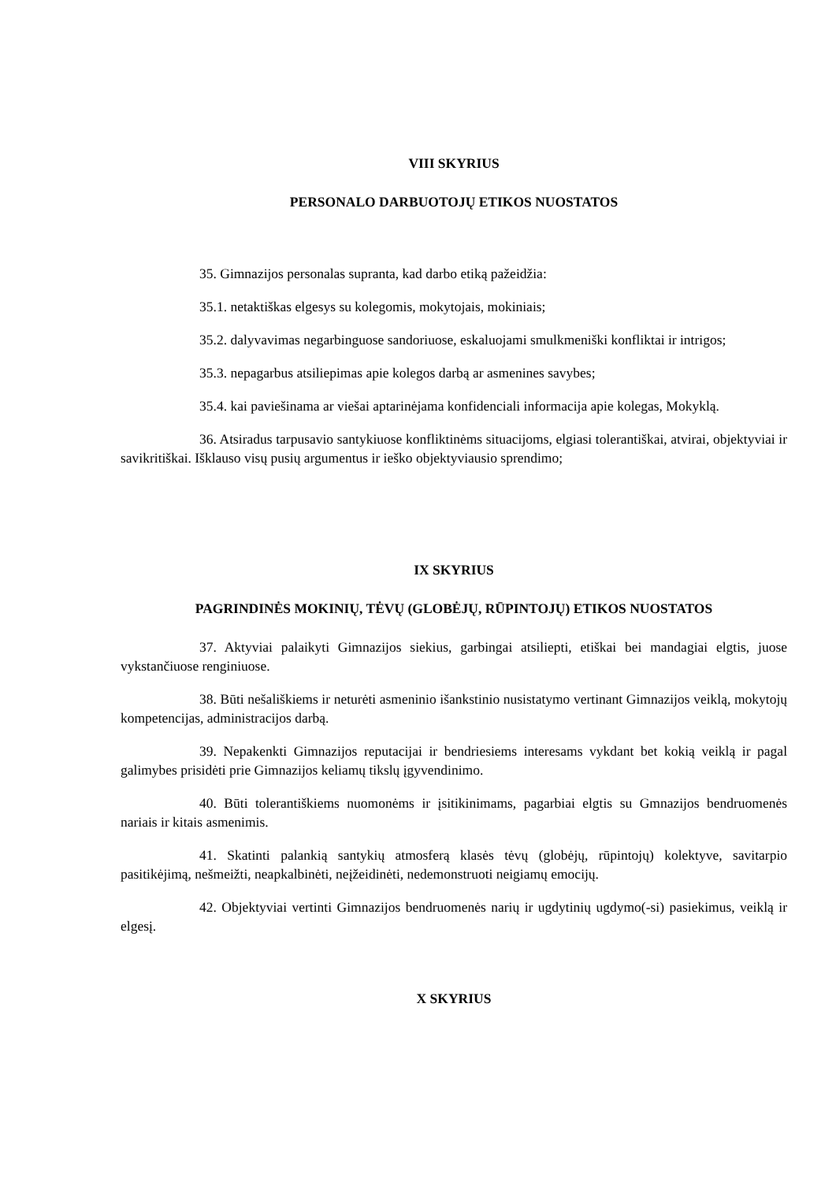VIII SKYRIUS
PERSONALO DARBUOTOJŲ ETIKOS NUOSTATOS
35. Gimnazijos personalas supranta, kad darbo etiką pažeidžia:
35.1. netaktiškas elgesys su kolegomis, mokytojais, mokiniais;
35.2. dalyvavimas negarbinguose sandoriuose, eskaluojami smulkmeniški konfliktai ir intrigos;
35.3. nepagarbus atsiliepimas apie kolegos darbą ar asmenines savybes;
35.4. kai paviešinama ar viešai aptarinėjama konfidenciali informacija apie kolegas, Mokyklą.
36. Atsiradus tarpusavio santykiuose konfliktinėms situacijoms, elgiasi tolerantiškai, atvirai, objektyviai ir savikritiškai. Išklauso visų pusių argumentus ir ieško objektyviausio sprendimo;
IX SKYRIUS
PAGRINDINĖS MOKINIŲ, TĖVŲ (GLOBĖJŲ, RŪPINTOJŲ) ETIKOS NUOSTATOS
37. Aktyviai palaikyti Gimnazijos siekius, garbingai atsiliepti, etiškai bei mandagiai elgtis, juose vykstančiuose renginiuose.
38. Būti nešališkiems ir neturėti asmeninio išankstinio nusistatymo vertinant Gimnazijos veiklą, mokytojų kompetencijas, administracijos darbą.
39. Nepakenkti Gimnazijos reputacijai ir bendriesiems interesams vykdant bet kokią veiklą ir pagal galimybes prisidėti prie Gimnazijos keliamų tikslų įgyvendinimo.
40. Būti tolerantiškiems nuomonėms ir įsitikinimams, pagarbiai elgtis su Gmnazijos bendruomenės nariais ir kitais asmenimis.
41. Skatinti palankią santykių atmosferą klasės tėvų (globėjų, rūpintojų) kolektyve, savitarpio pasitikėjimą, nešmeižti, neapkalbinėti, neįžeidinėti, nedemonstruoti neigiamų emocijų.
42. Objektyviai vertinti Gimnazijos bendruomenės narių ir ugdytinių ugdymo(-si) pasiekimus, veiklą ir elgesį.
X SKYRIUS